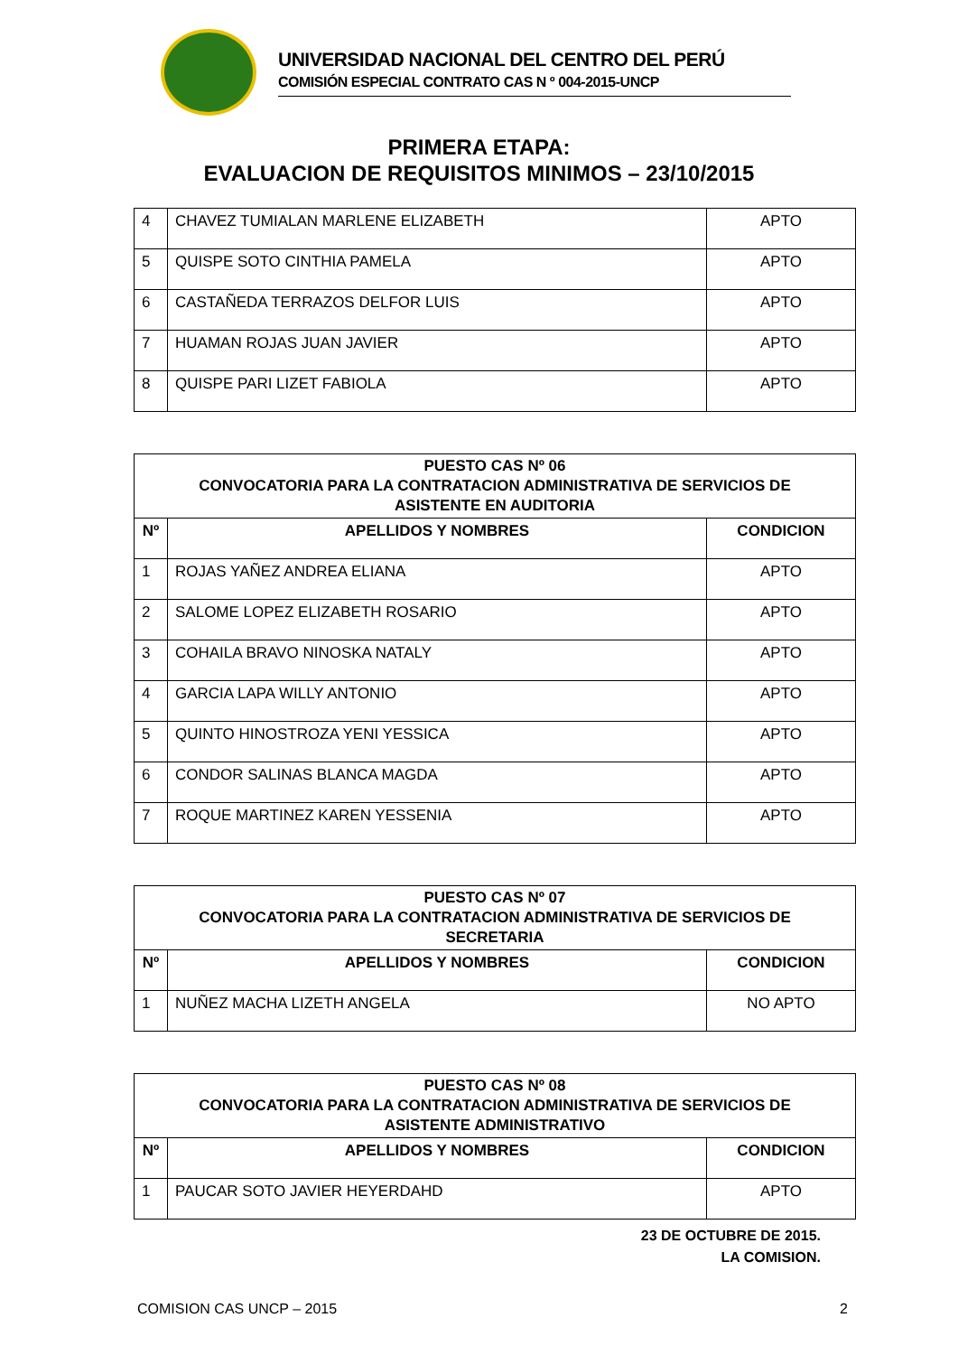UNIVERSIDAD NACIONAL DEL CENTRO DEL PERÚ
COMISIÓN ESPECIAL CONTRATO CAS N º 004-2015-UNCP
PRIMERA ETAPA:
EVALUACION DE REQUISITOS MINIMOS – 23/10/2015
| 4 | CHAVEZ TUMIALAN MARLENE ELIZABETH | APTO |
| 5 | QUISPE SOTO CINTHIA PAMELA | APTO |
| 6 | CASTAÑEDA TERRAZOS DELFOR LUIS | APTO |
| 7 | HUAMAN ROJAS JUAN JAVIER | APTO |
| 8 | QUISPE PARI LIZET FABIOLA | APTO |
| PUESTO CAS Nº 06 CONVOCATORIA PARA LA CONTRATACION ADMINISTRATIVA DE SERVICIOS DE ASISTENTE EN AUDITORIA | | |
| --- | --- | --- |
| Nº | APELLIDOS Y NOMBRES | CONDICION |
| 1 | ROJAS YAÑEZ ANDREA ELIANA | APTO |
| 2 | SALOME LOPEZ ELIZABETH ROSARIO | APTO |
| 3 | COHAILA BRAVO NINOSKA NATALY | APTO |
| 4 | GARCIA LAPA WILLY ANTONIO | APTO |
| 5 | QUINTO HINOSTROZA YENI YESSICA | APTO |
| 6 | CONDOR SALINAS BLANCA MAGDA | APTO |
| 7 | ROQUE MARTINEZ KAREN YESSENIA | APTO |
| PUESTO CAS Nº 07 CONVOCATORIA PARA LA CONTRATACION ADMINISTRATIVA DE SERVICIOS DE SECRETARIA | | |
| --- | --- | --- |
| Nº | APELLIDOS Y NOMBRES | CONDICION |
| 1 | NUÑEZ MACHA LIZETH ANGELA | NO APTO |
| PUESTO CAS Nº 08 CONVOCATORIA PARA LA CONTRATACION ADMINISTRATIVA DE SERVICIOS DE ASISTENTE ADMINISTRATIVO | | |
| --- | --- | --- |
| Nº | APELLIDOS Y NOMBRES | CONDICION |
| 1 | PAUCAR SOTO JAVIER HEYERDAHD | APTO |
23 DE OCTUBRE DE 2015.
LA COMISION.
COMISION CAS UNCP – 2015 2